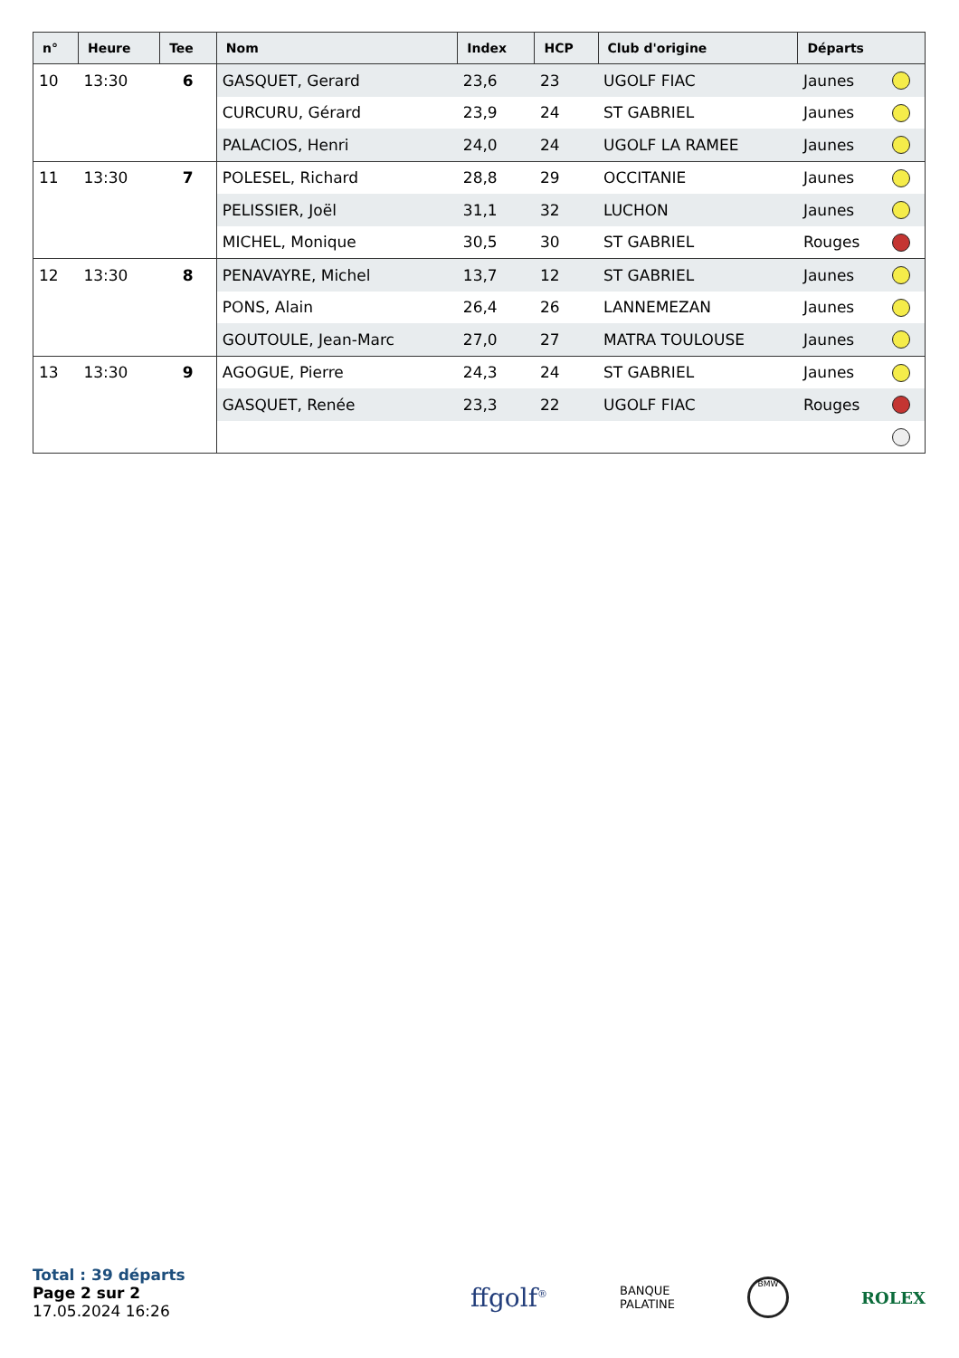| n° | Heure | Tee | Nom | Index | HCP | Club d'origine | Départs | |
| --- | --- | --- | --- | --- | --- | --- | --- | --- |
| 10 | 13:30 | 6 | GASQUET, Gerard | 23,6 | 23 | UGOLF FIAC | Jaunes | |
| | | | CURCURU, Gérard | 23,9 | 24 | ST GABRIEL | Jaunes | |
| | | | PALACIOS, Henri | 24,0 | 24 | UGOLF LA RAMEE | Jaunes | |
| 11 | 13:30 | 7 | POLESEL, Richard | 28,8 | 29 | OCCITANIE | Jaunes | |
| | | | PELISSIER, Joël | 31,1 | 32 | LUCHON | Jaunes | |
| | | | MICHEL, Monique | 30,5 | 30 | ST GABRIEL | Rouges | |
| 12 | 13:30 | 8 | PENAVAYRE, Michel | 13,7 | 12 | ST GABRIEL | Jaunes | |
| | | | PONS, Alain | 26,4 | 26 | LANNEMEZAN | Jaunes | |
| | | | GOUTOULE, Jean-Marc | 27,0 | 27 | MATRA TOULOUSE | Jaunes | |
| 13 | 13:30 | 9 | AGOGUE, Pierre | 24,3 | 24 | ST GABRIEL | Jaunes | |
| | | | GASQUET, Renée | 23,3 | 22 | UGOLF FIAC | Rouges | |
Total : 39 départs
Page 2 sur 2
17.05.2024 16:26
ffgolf<sup>®</sup> BANQUE
PALATINE BMW ROLEX